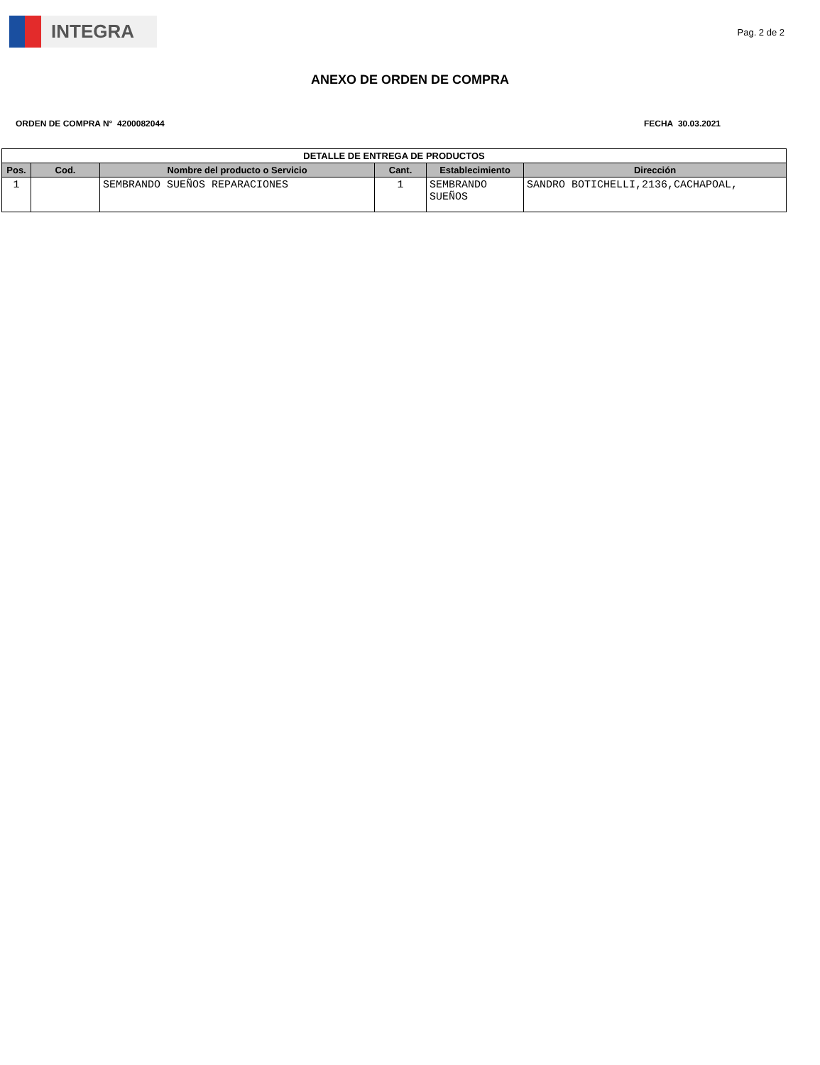INTEGRA
Pag. 2 de 2
ANEXO DE ORDEN DE COMPRA
ORDEN DE COMPRA N° 4200082044 FECHA 30.03.2021
| DETALLE DE ENTREGA DE PRODUCTOS | | | | | |
| --- | --- | --- | --- | --- | --- |
| Pos. | Cod. | Nombre del producto o Servicio | Cant. | Establecimiento | Dirección |
| 1 | | SEMBRANDO SUEÑOS REPARACIONES | 1 | SEMBRANDO SUEÑOS | SANDRO BOTICHELLI,2136,CACHAPOAL, |